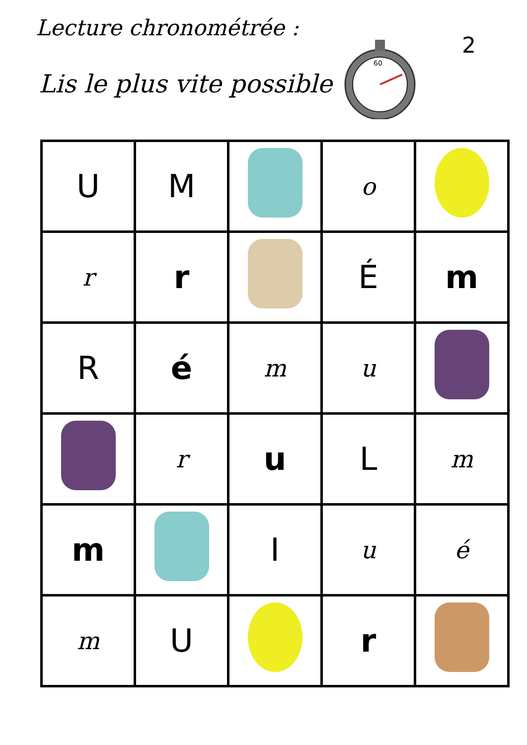Lecture chronométrée :
Lis le plus vite possible
60
2
| U | M | | o | |
| r | r | | É | m |
| R | é | m | u | |
| | r | u | L | m |
| m | | I | u | é |
| m | U | | r | |